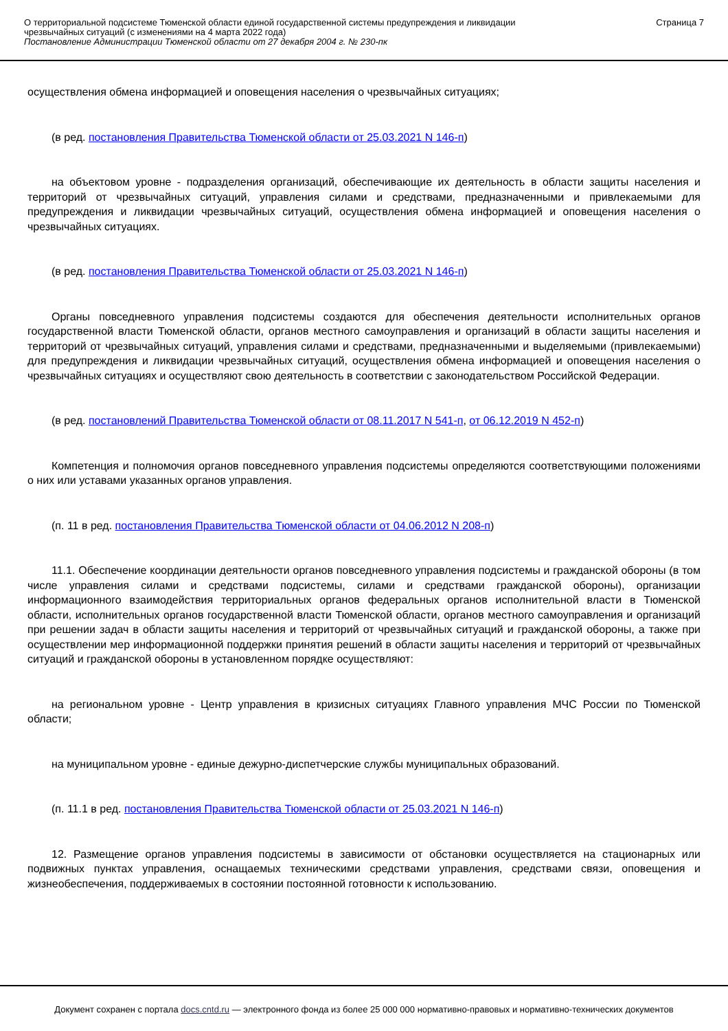О территориальной подсистеме Тюменской области единой государственной системы предупреждения и ликвидации
чрезвычайных ситуаций (с изменениями на 4 марта 2022 года)
Постановление Администрации Тюменской области от 27 декабря 2004 г. № 230-пк
Страница 7
осуществления обмена информацией и оповещения населения о чрезвычайных ситуациях;
(в ред. постановления Правительства Тюменской области от 25.03.2021 N 146-п)
на объектовом уровне - подразделения организаций, обеспечивающие их деятельность в области защиты населения и территорий от чрезвычайных ситуаций, управления силами и средствами, предназначенными и привлекаемыми для предупреждения и ликвидации чрезвычайных ситуаций, осуществления обмена информацией и оповещения населения о чрезвычайных ситуациях.
(в ред. постановления Правительства Тюменской области от 25.03.2021 N 146-п)
Органы повседневного управления подсистемы создаются для обеспечения деятельности исполнительных органов государственной власти Тюменской области, органов местного самоуправления и организаций в области защиты населения и территорий от чрезвычайных ситуаций, управления силами и средствами, предназначенными и выделяемыми (привлекаемыми) для предупреждения и ликвидации чрезвычайных ситуаций, осуществления обмена информацией и оповещения населения о чрезвычайных ситуациях и осуществляют свою деятельность в соответствии с законодательством Российской Федерации.
(в ред. постановлений Правительства Тюменской области от 08.11.2017 N 541-п, от 06.12.2019 N 452-п)
Компетенция и полномочия органов повседневного управления подсистемы определяются соответствующими положениями о них или уставами указанных органов управления.
(п. 11 в ред. постановления Правительства Тюменской области от 04.06.2012 N 208-п)
11.1. Обеспечение координации деятельности органов повседневного управления подсистемы и гражданской обороны (в том числе управления силами и средствами подсистемы, силами и средствами гражданской обороны), организации информационного взаимодействия территориальных органов федеральных органов исполнительной власти в Тюменской области, исполнительных органов государственной власти Тюменской области, органов местного самоуправления и организаций при решении задач в области защиты населения и территорий от чрезвычайных ситуаций и гражданской обороны, а также при осуществлении мер информационной поддержки принятия решений в области защиты населения и территорий от чрезвычайных ситуаций и гражданской обороны в установленном порядке осуществляют:
на региональном уровне - Центр управления в кризисных ситуациях Главного управления МЧС России по Тюменской области;
на муниципальном уровне - единые дежурно-диспетчерские службы муниципальных образований.
(п. 11.1 в ред. постановления Правительства Тюменской области от 25.03.2021 N 146-п)
12. Размещение органов управления подсистемы в зависимости от обстановки осуществляется на стационарных или подвижных пунктах управления, оснащаемых техническими средствами управления, средствами связи, оповещения и жизнеобеспечения, поддерживаемых в состоянии постоянной готовности к использованию.
Документ сохранен с портала docs.cntd.ru — электронного фонда из более 25 000 000 нормативно-правовых и нормативно-технических документов